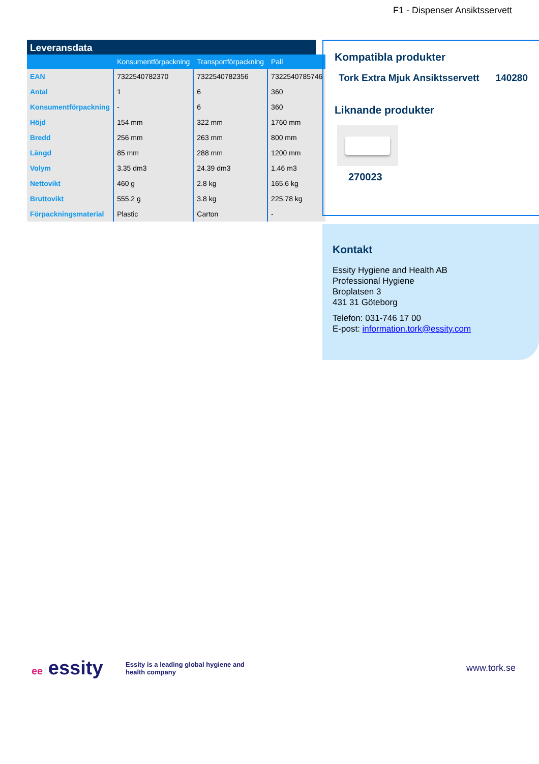F1 - Dispenser Ansiktsservett
Leveransdata
| | Konsumentförpackning | Transportförpackning | Pall |
| --- | --- | --- | --- |
| EAN | 7322540782370 | 7322540782356 | 7322540785746 |
| Antal | 1 | 6 | 360 |
| Konsumentförpackning | - | 6 | 360 |
| Höjd | 154 mm | 322 mm | 1760 mm |
| Bredd | 256 mm | 263 mm | 800 mm |
| Längd | 85 mm | 288 mm | 1200 mm |
| Volym | 3.35 dm3 | 24.39 dm3 | 1.46 m3 |
| Nettovikt | 460 g | 2.8 kg | 165.6 kg |
| Bruttovikt | 555.2 g | 3.8 kg | 225.78 kg |
| Förpackningsmaterial | Plastic | Carton | - |
Kompatibla produkter
Tork Extra Mjuk Ansiktsservett 140280
Liknande produkter
270023
Kontakt
Essity Hygiene and Health AB
Professional Hygiene
Broplatsen 3
431 31 Göteborg
Telefon: 031-746 17 00
E-post: information.tork@essity.com
ee essity
Essity is a leading global hygiene and health company
www.tork.se